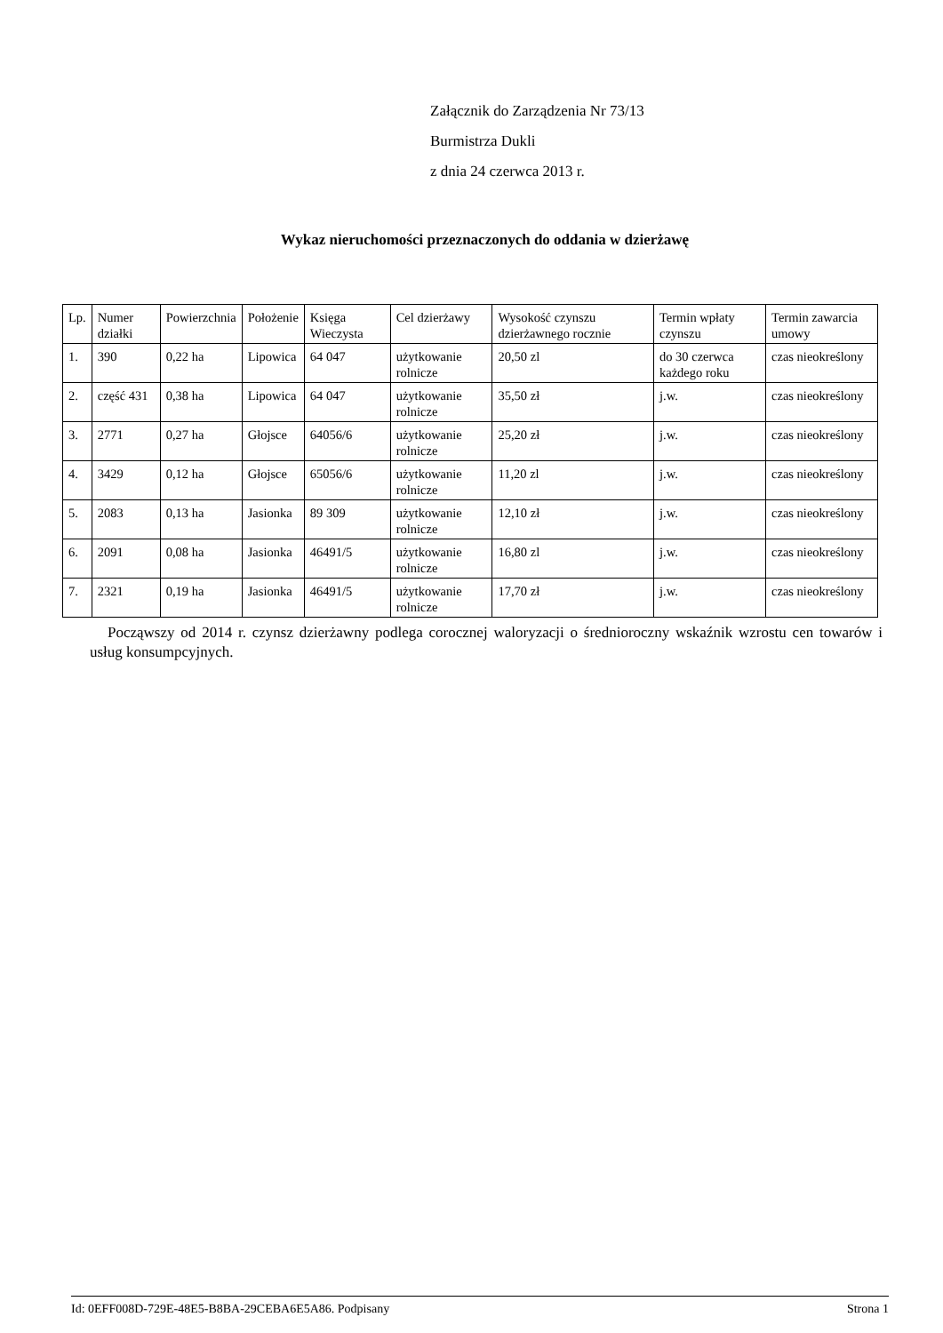Załącznik do Zarządzenia Nr 73/13
Burmistrza Dukli
z dnia 24 czerwca 2013 r.
Wykaz nieruchomości przeznaczonych do oddania w dzierżawę
| Lp. | Numer działki | Powierzchnia | Położenie | Księga Wieczysta | Cel dzierżawy | Wysokość czynszu dzierżawnego rocznie | Termin wpłaty czynszu | Termin zawarcia umowy |
| 1. | 390 | 0,22 ha | Lipowica | 64 047 | użytkowanie rolnicze | 20,50 zl | do 30 czerwca każdego roku | czas nieokreślony |
| 2. | część 431 | 0,38 ha | Lipowica | 64 047 | użytkowanie rolnicze | 35,50 zł | j.w. | czas nieokreślony |
| 3. | 2771 | 0,27 ha | Głojsce | 64056/6 | użytkowanie rolnicze | 25,20 zł | j.w. | czas nieokreślony |
| 4. | 3429 | 0,12 ha | Głojsce | 65056/6 | użytkowanie rolnicze | 11,20 zl | j.w. | czas nieokreślony |
| 5. | 2083 | 0,13 ha | Jasionka | 89 309 | użytkowanie rolnicze | 12,10 zł | j.w. | czas nieokreślony |
| 6. | 2091 | 0,08 ha | Jasionka | 46491/5 | użytkowanie rolnicze | 16,80 zl | j.w. | czas nieokreślony |
| 7. | 2321 | 0,19 ha | Jasionka | 46491/5 | użytkowanie rolnicze | 17,70 zł | j.w. | czas nieokreślony |
Począwszy od 2014 r. czynsz dzierżawny podlega corocznej waloryzacji o średnioroczny wskaźnik wzrostu cen towarów i usług konsumpcyjnych.
Id: 0EFF008D-729E-48E5-B8BA-29CEBA6E5A86. Podpisany Strona 1